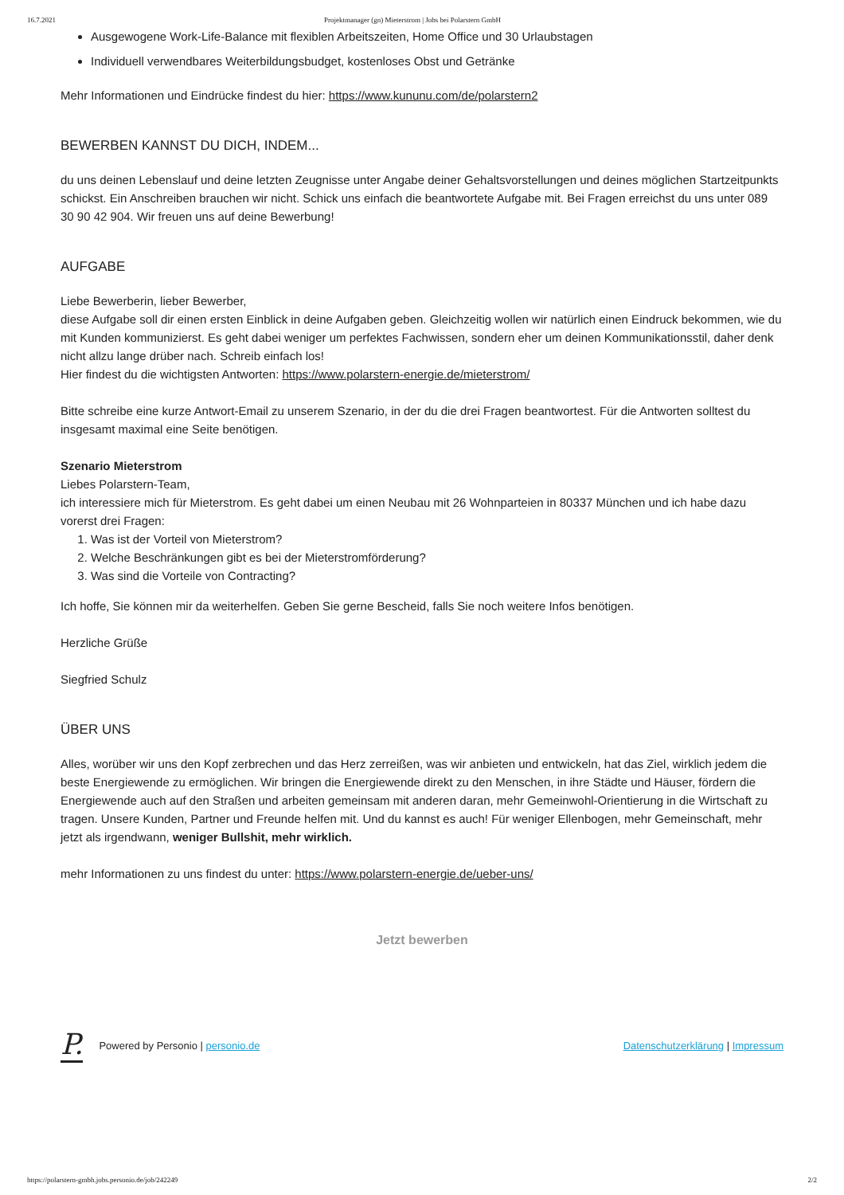16.7.2021 Projektmanager (gn) Mieterstrom | Jobs bei Polarstern GmbH
Ausgewogene Work-Life-Balance mit flexiblen Arbeitszeiten, Home Office und 30 Urlaubstagen
Individuell verwendbares Weiterbildungsbudget, kostenloses Obst und Getränke
Mehr Informationen und Eindrücke findest du hier: https://www.kununu.com/de/polarstern2
BEWERBEN KANNST DU DICH, INDEM...
du uns deinen Lebenslauf und deine letzten Zeugnisse unter Angabe deiner Gehaltsvorstellungen und deines möglichen Startzeitpunkts schickst. Ein Anschreiben brauchen wir nicht. Schick uns einfach die beantwortete Aufgabe mit. Bei Fragen erreichst du uns unter 089 30 90 42 904. Wir freuen uns auf deine Bewerbung!
AUFGABE
Liebe Bewerberin, lieber Bewerber,
diese Aufgabe soll dir einen ersten Einblick in deine Aufgaben geben. Gleichzeitig wollen wir natürlich einen Eindruck bekommen, wie du mit Kunden kommunizierst. Es geht dabei weniger um perfektes Fachwissen, sondern eher um deinen Kommunikationsstil, daher denk nicht allzu lange drüber nach. Schreib einfach los!
Hier findest du die wichtigsten Antworten: https://www.polarstern-energie.de/mieterstrom/
Bitte schreibe eine kurze Antwort-Email zu unserem Szenario, in der du die drei Fragen beantwortest. Für die Antworten solltest du insgesamt maximal eine Seite benötigen.
Szenario Mieterstrom
Liebes Polarstern-Team,
ich interessiere mich für Mieterstrom. Es geht dabei um einen Neubau mit 26 Wohnparteien in 80337 München und ich habe dazu vorerst drei Fragen:
1. Was ist der Vorteil von Mieterstrom?
2. Welche Beschränkungen gibt es bei der Mieterstromförderung?
3. Was sind die Vorteile von Contracting?
Ich hoffe, Sie können mir da weiterhelfen. Geben Sie gerne Bescheid, falls Sie noch weitere Infos benötigen.
Herzliche Grüße
Siegfried Schulz
ÜBER UNS
Alles, worüber wir uns den Kopf zerbrechen und das Herz zerreißen, was wir anbieten und entwickeln, hat das Ziel, wirklich jedem die beste Energiewende zu ermöglichen. Wir bringen die Energiewende direkt zu den Menschen, in ihre Städte und Häuser, fördern die Energiewende auch auf den Straßen und arbeiten gemeinsam mit anderen daran, mehr Gemeinwohl-Orientierung in die Wirtschaft zu tragen. Unsere Kunden, Partner und Freunde helfen mit. Und du kannst es auch! Für weniger Ellenbogen, mehr Gemeinschaft, mehr jetzt als irgendwann, weniger Bullshit, mehr wirklich.
mehr Informationen zu uns findest du unter: https://www.polarstern-energie.de/ueber-uns/
Jetzt bewerben
P. Powered by Personio | personio.de
Datenschutzerklärung | Impressum
https://polarstern-gmbh.jobs.personio.de/job/242249 2/2